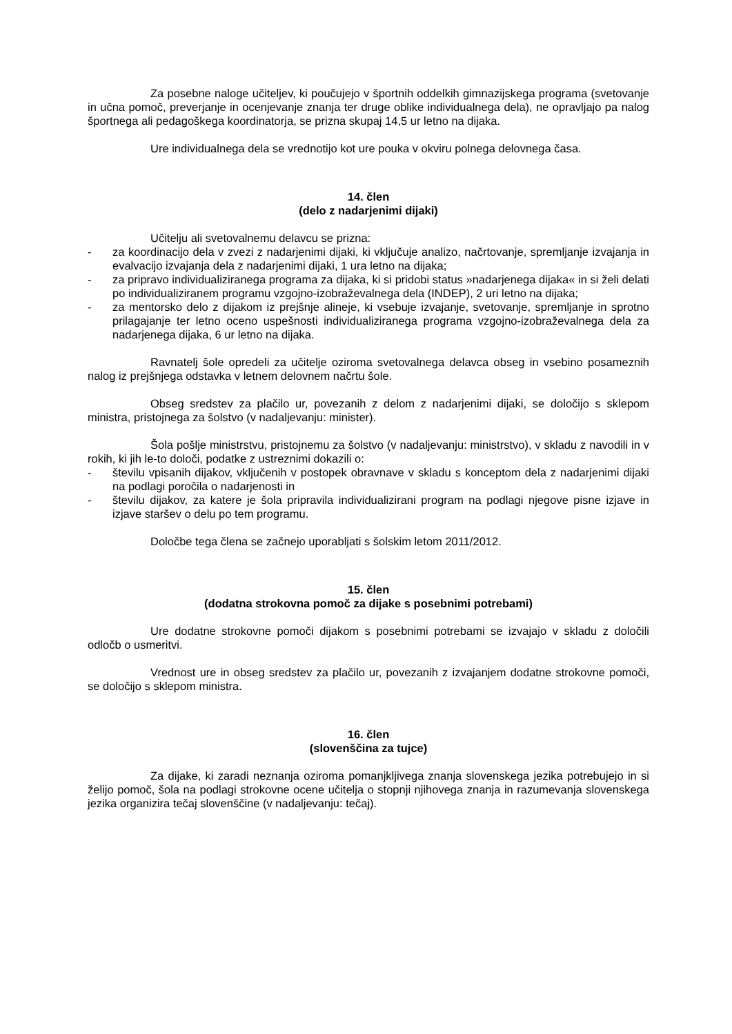Za posebne naloge učiteljev, ki poučujejo v športnih oddelkih gimnazijskega programa (svetovanje in učna pomoč, preverjanje in ocenjevanje znanja ter druge oblike individualnega dela), ne opravljajo pa nalog športnega ali pedagoškega koordinatorja, se prizna skupaj 14,5 ur letno na dijaka.
Ure individualnega dela se vrednotijo kot ure pouka v okviru polnega delovnega časa.
14. člen
(delo z nadarjenimi dijaki)
Učitelju ali svetovalnemu delavcu se prizna:
- za koordinacijo dela v zvezi z nadarjenimi dijaki, ki vključuje analizo, načrtovanje, spremljanje izvajanja in evalvacijo izvajanja dela z nadarjenimi dijaki, 1 ura letno na dijaka;
- za pripravo individualiziranega programa za dijaka, ki si pridobi status »nadarjenega dijaka« in si želi delati po individualiziranem programu vzgojno-izobraževalnega dela (INDEP), 2 uri letno na dijaka;
- za mentorsko delo z dijakom iz prejšnje alineje, ki vsebuje izvajanje, svetovanje, spremljanje in sprotno prilagajanje ter letno oceno uspešnosti individualiziranega programa vzgojno-izobraževalnega dela za nadarjenega dijaka, 6 ur letno na dijaka.
Ravnatelj šole opredeli za učitelje oziroma svetovalnega delavca obseg in vsebino posameznih nalog iz prejšnjega odstavka v letnem delovnem načrtu šole.
Obseg sredstev za plačilo ur, povezanih z delom z nadarjenimi dijaki, se določijo s sklepom ministra, pristojnega za šolstvo (v nadaljevanju: minister).
Šola pošlje ministrstvu, pristojnemu za šolstvo (v nadaljevanju: ministrstvo), v skladu z navodili in v rokih, ki jih le-to določi, podatke z ustreznimi dokazili o:
- številu vpisanih dijakov, vključenih v postopek obravnave v skladu s konceptom dela z nadarjenimi dijaki na podlagi poročila o nadarjenosti in
- številu dijakov, za katere je šola pripravila individualizirani program na podlagi njegove pisne izjave in izjave staršev o delu po tem programu.
Določbe tega člena se začnejo uporabljati s šolskim letom 2011/2012.
15. člen
(dodatna strokovna pomoč za dijake s posebnimi potrebami)
Ure dodatne strokovne pomoči dijakom s posebnimi potrebami se izvajajo v skladu z določili odločb o usmeritvi.
Vrednost ure in obseg sredstev za plačilo ur, povezanih z izvajanjem dodatne strokovne pomoči, se določijo s sklepom ministra.
16. člen
(slovenščina za tujce)
Za dijake, ki zaradi neznanja oziroma pomanjkljivega znanja slovenskega jezika potrebujejo in si želijo pomoč, šola na podlagi strokovne ocene učitelja o stopnji njihovega znanja in razumevanja slovenskega jezika organizira tečaj slovenščine (v nadaljevanju: tečaj).